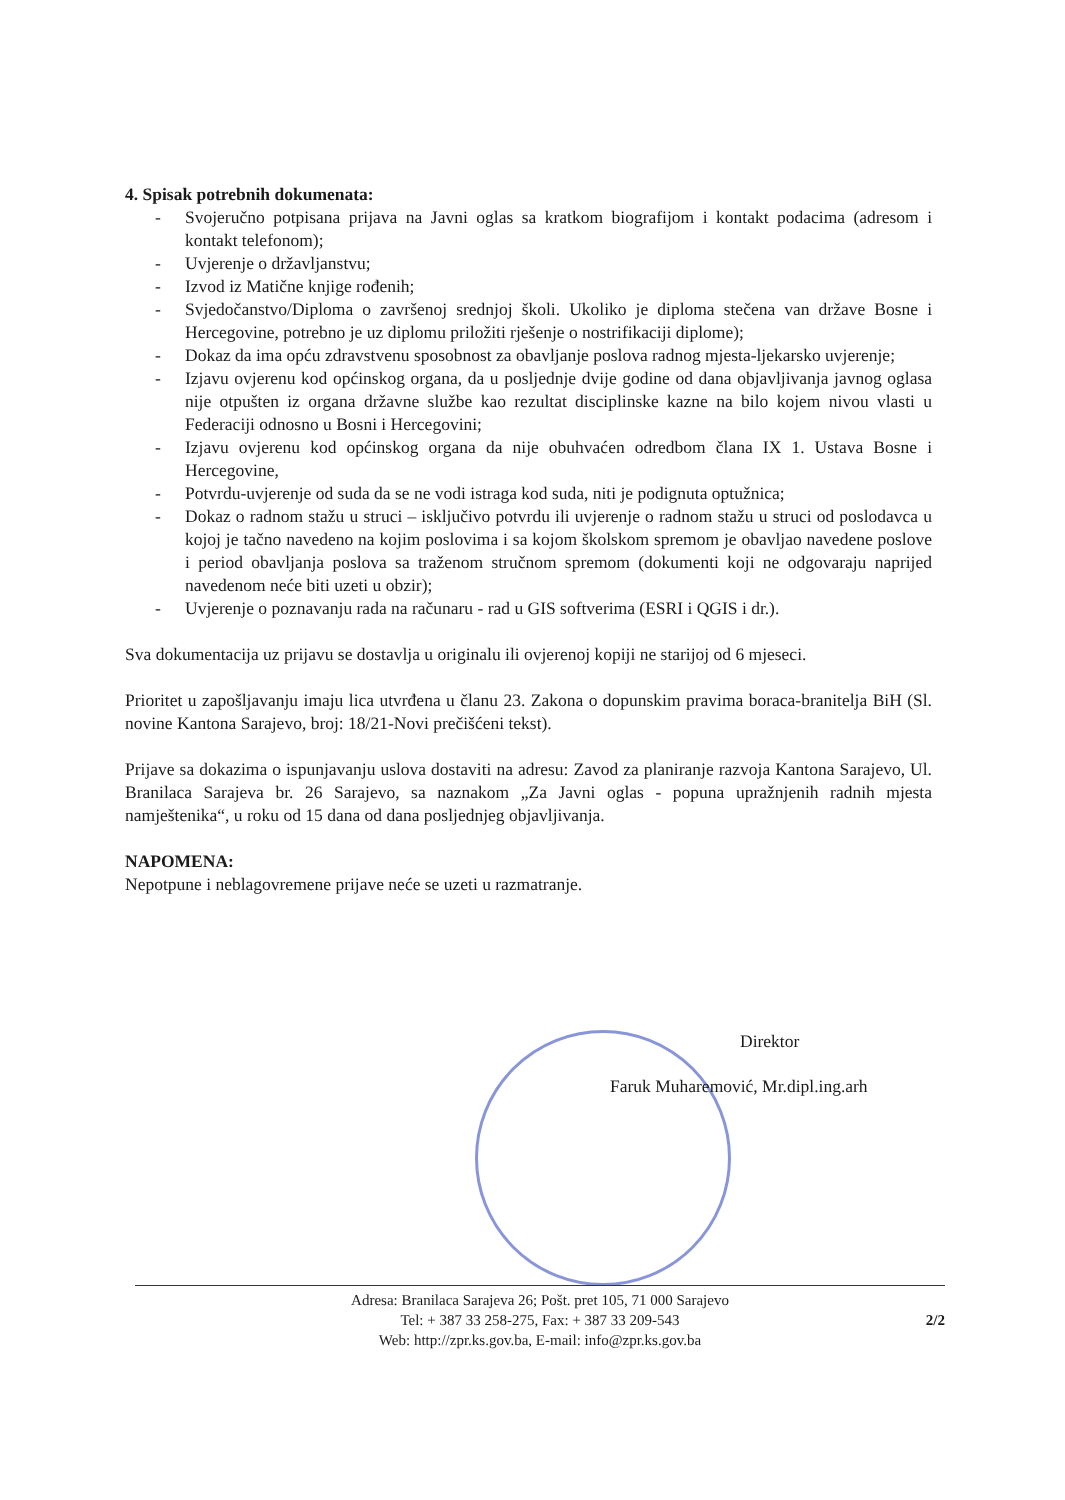4. Spisak potrebnih dokumenata:
- Svojeručno potpisana prijava na Javni oglas sa kratkom biografijom i kontakt podacima (adresom i kontakt telefonom);
- Uvjerenje o državljanstvu;
- Izvod iz Matične knjige rođenih;
- Svjedočanstvo/Diploma o završenoj srednjoj školi. Ukoliko je diploma stečena van države Bosne i Hercegovine, potrebno je uz diplomu priložiti rješenje o nostrifikaciji diplome);
- Dokaz da ima opću zdravstvenu sposobnost za obavljanje poslova radnog mjesta-ljekarsko uvjerenje;
- Izjavu ovjerenu kod općinskog organa, da u posljednje dvije godine od dana objavljivanja javnog oglasa nije otpušten iz organa državne službe kao rezultat disciplinske kazne na bilo kojem nivou vlasti u Federaciji odnosno u Bosni i Hercegovini;
- Izjavu ovjerenu kod općinskog organa da nije obuhvaćen odredbom člana IX 1. Ustava Bosne i Hercegovine,
- Potvrdu-uvjerenje od suda da se ne vodi istraga kod suda, niti je podignuta optužnica;
- Dokaz o radnom stažu u struci – isključivo potvrdu ili uvjerenje o radnom stažu u struci od poslodavca u kojoj je tačno navedeno na kojim poslovima i sa kojom školskom spremom je obavljao navedene poslove i period obavljanja poslova sa traženom stručnom spremom (dokumenti koji ne odgovaraju naprijed navedenom neće biti uzeti u obzir);
- Uvjerenje o poznavanju rada na računaru - rad u GIS softverima (ESRI i QGIS i dr.).
Sva dokumentacija uz prijavu se dostavlja u originalu ili ovjerenoj kopiji ne starijoj od 6 mjeseci.
Prioritet u zapošljavanju imaju lica utvrđena u članu 23. Zakona o dopunskim pravima boraca-branitelja BiH (Sl. novine Kantona Sarajevo, broj: 18/21-Novi prečišćeni tekst).
Prijave sa dokazima o ispunjavanju uslova dostaviti na adresu: Zavod za planiranje razvoja Kantona Sarajevo, Ul. Branilaca Sarajeva br. 26 Sarajevo, sa naznakom „Za Javni oglas - popuna upražnjenih radnih mjesta namještenika“, u roku od 15 dana od dana posljednjeg objavljivanja.
NAPOMENA:
Nepotpune i neblagovremene prijave neće se uzeti u razmatranje.
Direktor
Faruk Muharemović, Mr.dipl.ing.arh
Adresa: Branilaca Sarajeva 26; Pošt. pret 105, 71 000 Sarajevo
Tel: + 387 33 258-275, Fax: + 387 33 209-543
Web: http://zpr.ks.gov.ba, E-mail: info@zpr.ks.gov.ba
2/2